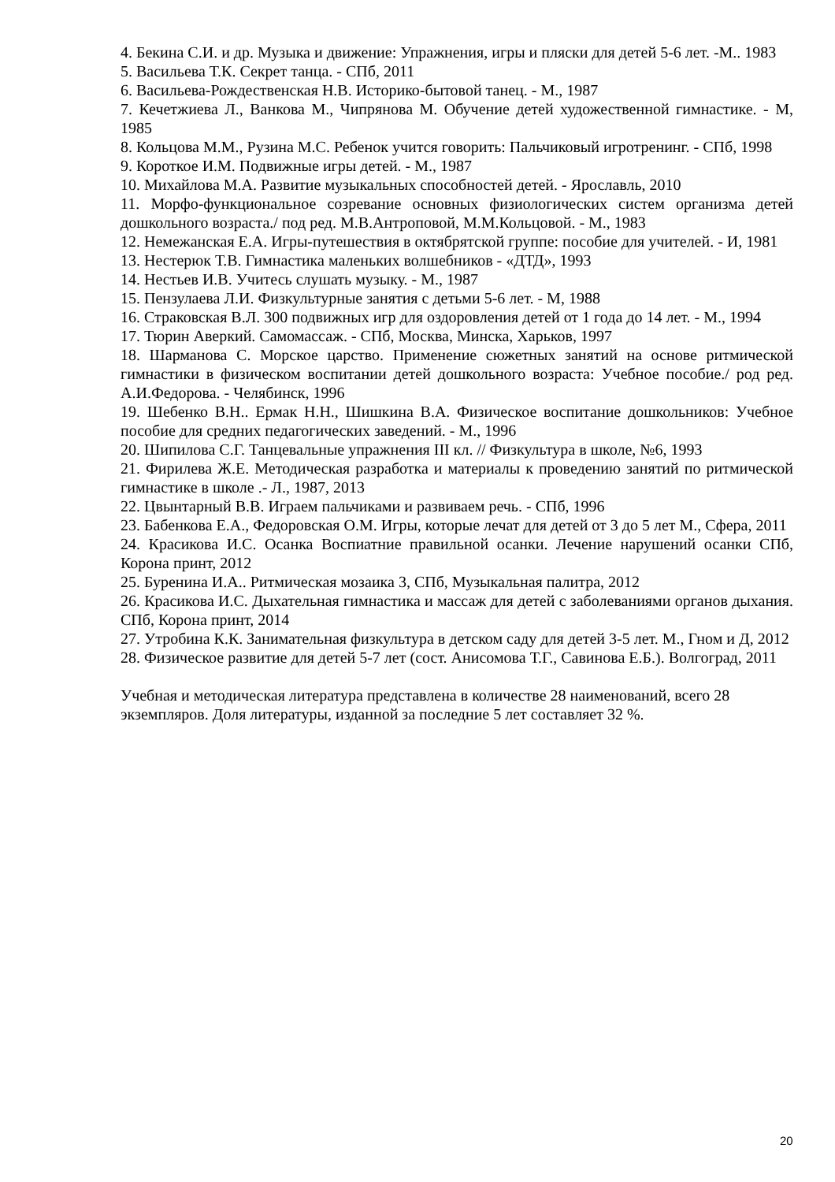4. Бекина С.И. и др. Музыка и движение: Упражнения, игры и пляски для детей 5-6 лет. -М.. 1983
5. Васильева Т.К. Секрет танца. - СПб, 2011
6. Васильева-Рождественская Н.В. Историко-бытовой танец. - М., 1987
7. Кечетжиева Л., Ванкова М., Чипрянова М. Обучение детей художественной гимнастике. - М, 1985
8. Кольцова М.М., Рузина М.С. Ребенок учится говорить: Пальчиковый игротренинг. - СПб, 1998
9. Короткое И.М. Подвижные игры детей. - М., 1987
10. Михайлова М.А. Развитие музыкальных способностей детей. - Ярославль, 2010
11. Морфо-функциональное созревание основных физиологических систем организма детей дошкольного возраста./ под ред. М.В.Антроповой, М.М.Кольцовой. - М., 1983
12. Немежанская Е.А. Игры-путешествия в октябрятской группе: пособие для учителей. - И, 1981
13. Нестерюк Т.В. Гимнастика маленьких волшебников - «ДТД», 1993
14. Нестьев И.В. Учитесь слушать музыку. - М., 1987
15. Пензулаева Л.И. Физкультурные занятия с детьми 5-6 лет. - М, 1988
16. Страковская В.Л. 300 подвижных игр для оздоровления детей от 1 года до 14 лет. - М., 1994
17. Тюрин Аверкий. Самомассаж. - СПб, Москва, Минска, Харьков, 1997
18. Шарманова С. Морское царство. Применение сюжетных занятий на основе ритмической гимнастики в физическом воспитании детей дошкольного возраста: Учебное пособие./ род ред. А.И.Федорова. - Челябинск, 1996
19. Шебенко В.Н.. Ермак Н.Н., Шишкина В.А. Физическое воспитание дошкольников: Учебное пособие для средних педагогических заведений. - М., 1996
20. Шипилова С.Г. Танцевальные упражнения III кл. // Физкультура в школе, №6, 1993
21. Фирилева Ж.Е. Методическая разработка и материалы к проведению занятий по ритмической гимнастике в школе .- Л., 1987, 2013
22. Цвынтарный В.В. Играем пальчиками и развиваем речь. - СПб, 1996
23. Бабенкова Е.А., Федоровская О.М. Игры, которые лечат для детей от 3 до 5 лет М., Сфера, 2011
24. Красикова И.С. Осанка Воспиатние правильной осанки. Лечение нарушений осанки СПб, Корона принт, 2012
25. Буренина И.А.. Ритмическая мозаика 3, СПб, Музыкальная палитра, 2012
26. Красикова И.С. Дыхательная гимнастика и массаж для детей с заболеваниями органов дыхания. СПб, Корона принт, 2014
27. Утробина К.К. Занимательная физкультура в детском саду для детей 3-5 лет. М., Гном и Д, 2012
28. Физическое развитие для детей 5-7 лет (сост. Анисомова Т.Г., Савинова Е.Б.). Волгоград, 2011
Учебная и методическая литература представлена в количестве 28 наименований, всего 28
экземпляров. Доля литературы, изданной за последние 5 лет составляет 32 %.
20